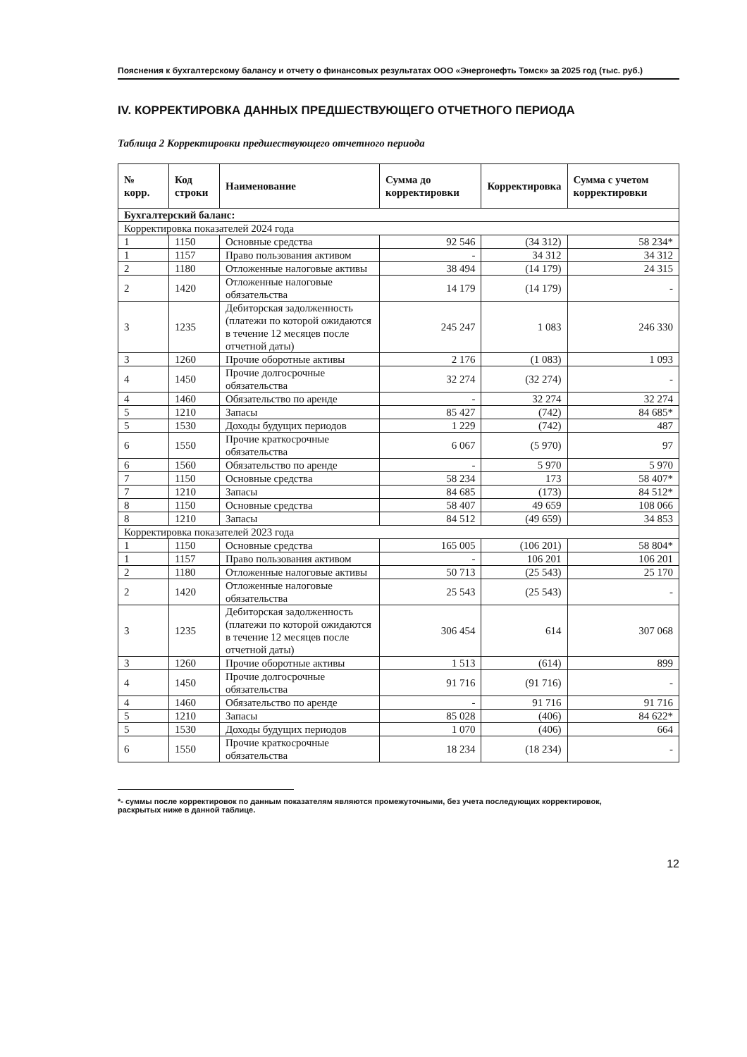Пояснения к бухгалтерскому балансу и отчету о финансовых результатах ООО «Энергонефть Томск» за 2025 год (тыс. руб.)
IV. КОРРЕКТИРОВКА ДАННЫХ ПРЕДШЕСТВУЮЩЕГО ОТЧЕТНОГО ПЕРИОДА
Таблица 2 Корректировки предшествующего отчетного периода
| № корр. | Код строки | Наименование | Сумма до корректировки | Корректировка | Сумма с учетом корректировки |
| --- | --- | --- | --- | --- | --- |
| Бухгалтерский баланс: | | | | | |
| Корректировка показателей 2024 года | | | | | |
| 1 | 1150 | Основные средства | 92 546 | (34 312) | 58 234* |
| 1 | 1157 | Право пользования активом | - | 34 312 | 34 312 |
| 2 | 1180 | Отложенные налоговые активы | 38 494 | (14 179) | 24 315 |
| 2 | 1420 | Отложенные налоговые обязательства | 14 179 | (14 179) | - |
| 3 | 1235 | Дебиторская задолженность (платежи по которой ожидаются в течение 12 месяцев после отчетной даты) | 245 247 | 1 083 | 246 330 |
| 3 | 1260 | Прочие оборотные активы | 2 176 | (1 083) | 1 093 |
| 4 | 1450 | Прочие долгосрочные обязательства | 32 274 | (32 274) | - |
| 4 | 1460 | Обязательство по аренде | - | 32 274 | 32 274 |
| 5 | 1210 | Запасы | 85 427 | (742) | 84 685* |
| 5 | 1530 | Доходы будущих периодов | 1 229 | (742) | 487 |
| 6 | 1550 | Прочие краткосрочные обязательства | 6 067 | (5 970) | 97 |
| 6 | 1560 | Обязательство по аренде | - | 5 970 | 5 970 |
| 7 | 1150 | Основные средства | 58 234 | 173 | 58 407* |
| 7 | 1210 | Запасы | 84 685 | (173) | 84 512* |
| 8 | 1150 | Основные средства | 58 407 | 49 659 | 108 066 |
| 8 | 1210 | Запасы | 84 512 | (49 659) | 34 853 |
| Корректировка показателей 2023 года | | | | | |
| 1 | 1150 | Основные средства | 165 005 | (106 201) | 58 804* |
| 1 | 1157 | Право пользования активом | - | 106 201 | 106 201 |
| 2 | 1180 | Отложенные налоговые активы | 50 713 | (25 543) | 25 170 |
| 2 | 1420 | Отложенные налоговые обязательства | 25 543 | (25 543) | - |
| 3 | 1235 | Дебиторская задолженность (платежи по которой ожидаются в течение 12 месяцев после отчетной даты) | 306 454 | 614 | 307 068 |
| 3 | 1260 | Прочие оборотные активы | 1 513 | (614) | 899 |
| 4 | 1450 | Прочие долгосрочные обязательства | 91 716 | (91 716) | - |
| 4 | 1460 | Обязательство по аренде | - | 91 716 | 91 716 |
| 5 | 1210 | Запасы | 85 028 | (406) | 84 622* |
| 5 | 1530 | Доходы будущих периодов | 1 070 | (406) | 664 |
| 6 | 1550 | Прочие краткосрочные обязательства | 18 234 | (18 234) | - |
*- суммы после корректировок по данным показателям являются промежуточными, без учета последующих корректировок, раскрытых ниже в данной таблице.
12